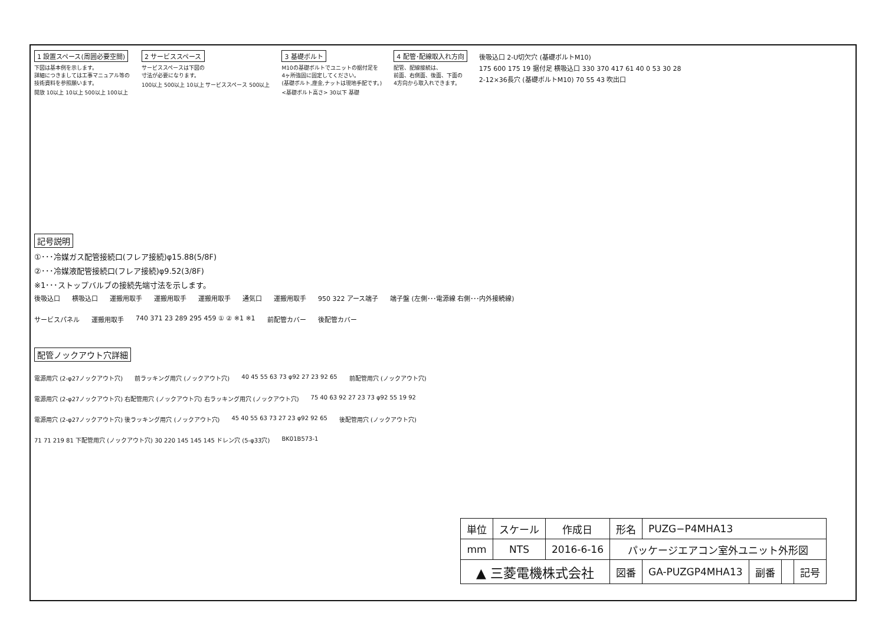1 設置スペース(周囲必要空間)
下図は基本例を示します。
詳細につきましては工事マニュアル等の
技術資料を参照願います。
開放 10以上 10以上 500以上 100以上
2 サービススペース
サービススペースは下図の
寸法が必要になります。
100以上 500以上 10以上 サービススペース 500以上
3 基礎ボルト
M10の基礎ボルトでユニットの据付足を
4ヶ所強固に固定してください。
(基礎ボルト,座金,ナットは現地手配です。)
<基礎ボルト高さ> 30以下 基礎
4 配管･配線取入れ方向
配管、配線接続は、
前面、右側面、後面、下面の
4方向から取入れできます。
後吸込口 2-U切欠穴 (基礎ボルトM10)
175 600 175 19 据付足 横吸込口 330 370 417 61 40 0 53 30 28
2-12×36長穴 (基礎ボルトM10) 70 55 43 吹出口
記号説明
①･･･冷媒ガス配管接続口(フレア接続)φ15.88(5/8F)
②･･･冷媒液配管接続口(フレア接続)φ9.52(3/8F)
※1･･･ストップバルブの接続先端寸法を示します。
後吸込口 横吸込口 運搬用取手 運搬用取手 運搬用取手 通気口 運搬用取手 950 322 アース端子 端子盤 (左側･･･電源線 右側･･･内外接続線) サービスパネル 運搬用取手 740 371 23 289 295 459 ① ② ※1 ※1 前配管カバー 後配管カバー
配管ノックアウト穴詳細
電源用穴 (2-φ27ノックアウト穴) 前ラッキング用穴 (ノックアウト穴) 40 45 55 63 73 φ92 27 23 92 65 前配管用穴 (ノックアウト穴) 電源用穴 (2-φ27ノックアウト穴) 右配管用穴 (ノックアウト穴) 右ラッキング用穴 (ノックアウト穴) 75 40 63 92 27 23 73 φ92 55 19 92 電源用穴 (2-φ27ノックアウト穴) 後ラッキング用穴 (ノックアウト穴) 45 40 55 63 73 27 23 φ92 92 65 後配管用穴 (ノックアウト穴) 71 71 219 81 下配管用穴 (ノックアウト穴) 30 220 145 145 145 ドレン穴 (5-φ33穴) BK01B573-1
| 単位 | スケール | 作成日 | 形名 | PUZG−P4MHA13 | | | |
| mm | NTS | 2016-6-16 | パッケージエアコン室外ユニット外形図 | | | | |
| ▲ 三菱電機株式会社 | | | 図番 | GA-PUZGP4MHA13 | 副番 | | 記号 |